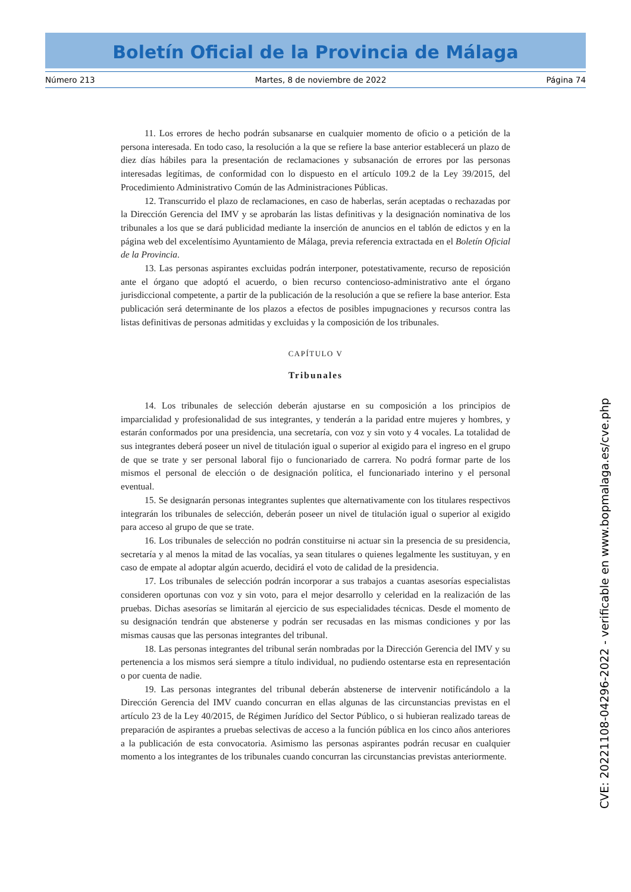Boletín Oficial de la Provincia de Málaga
Número 213 Martes, 8 de noviembre de 2022 Página 74
11. Los errores de hecho podrán subsanarse en cualquier momento de oficio o a petición de la persona interesada. En todo caso, la resolución a la que se refiere la base anterior establecerá un plazo de diez días hábiles para la presentación de reclamaciones y subsanación de errores por las personas interesadas legítimas, de conformidad con lo dispuesto en el artículo 109.2 de la Ley 39/2015, del Procedimiento Administrativo Común de las Administraciones Públicas.
12. Transcurrido el plazo de reclamaciones, en caso de haberlas, serán aceptadas o rechazadas por la Dirección Gerencia del IMV y se aprobarán las listas definitivas y la designación nominativa de los tribunales a los que se dará publicidad mediante la inserción de anuncios en el tablón de edictos y en la página web del excelentísimo Ayuntamiento de Málaga, previa referencia extractada en el Boletín Oficial de la Provincia.
13. Las personas aspirantes excluidas podrán interponer, potestativamente, recurso de reposición ante el órgano que adoptó el acuerdo, o bien recurso contencioso-administrativo ante el órgano jurisdiccional competente, a partir de la publicación de la resolución a que se refiere la base anterior. Esta publicación será determinante de los plazos a efectos de posibles impugnaciones y recursos contra las listas definitivas de personas admitidas y excluidas y la composición de los tribunales.
CAPÍTULO V
Tribunales
14. Los tribunales de selección deberán ajustarse en su composición a los principios de imparcialidad y profesionalidad de sus integrantes, y tenderán a la paridad entre mujeres y hombres, y estarán conformados por una presidencia, una secretaría, con voz y sin voto y 4 vocales. La totalidad de sus integrantes deberá poseer un nivel de titulación igual o superior al exigido para el ingreso en el grupo de que se trate y ser personal laboral fijo o funcionariado de carrera. No podrá formar parte de los mismos el personal de elección o de designación política, el funcionariado interino y el personal eventual.
15. Se designarán personas integrantes suplentes que alternativamente con los titulares respectivos integrarán los tribunales de selección, deberán poseer un nivel de titulación igual o superior al exigido para acceso al grupo de que se trate.
16. Los tribunales de selección no podrán constituirse ni actuar sin la presencia de su presidencia, secretaría y al menos la mitad de las vocalías, ya sean titulares o quienes legalmente les sustituyan, y en caso de empate al adoptar algún acuerdo, decidirá el voto de calidad de la presidencia.
17. Los tribunales de selección podrán incorporar a sus trabajos a cuantas asesorías especialistas consideren oportunas con voz y sin voto, para el mejor desarrollo y celeridad en la realización de las pruebas. Dichas asesorías se limitarán al ejercicio de sus especialidades técnicas. Desde el momento de su designación tendrán que abstenerse y podrán ser recusadas en las mismas condiciones y por las mismas causas que las personas integrantes del tribunal.
18. Las personas integrantes del tribunal serán nombradas por la Dirección Gerencia del IMV y su pertenencia a los mismos será siempre a título individual, no pudiendo ostentarse esta en representación o por cuenta de nadie.
19. Las personas integrantes del tribunal deberán abstenerse de intervenir notificándolo a la Dirección Gerencia del IMV cuando concurran en ellas algunas de las circunstancias previstas en el artículo 23 de la Ley 40/2015, de Régimen Jurídico del Sector Público, o si hubieran realizado tareas de preparación de aspirantes a pruebas selectivas de acceso a la función pública en los cinco años anteriores a la publicación de esta convocatoria. Asimismo las personas aspirantes podrán recusar en cualquier momento a los integrantes de los tribunales cuando concurran las circunstancias previstas anteriormente.
CVE: 20221108-04296-2022 - verificable en www.bopmalaga.es/cve.php